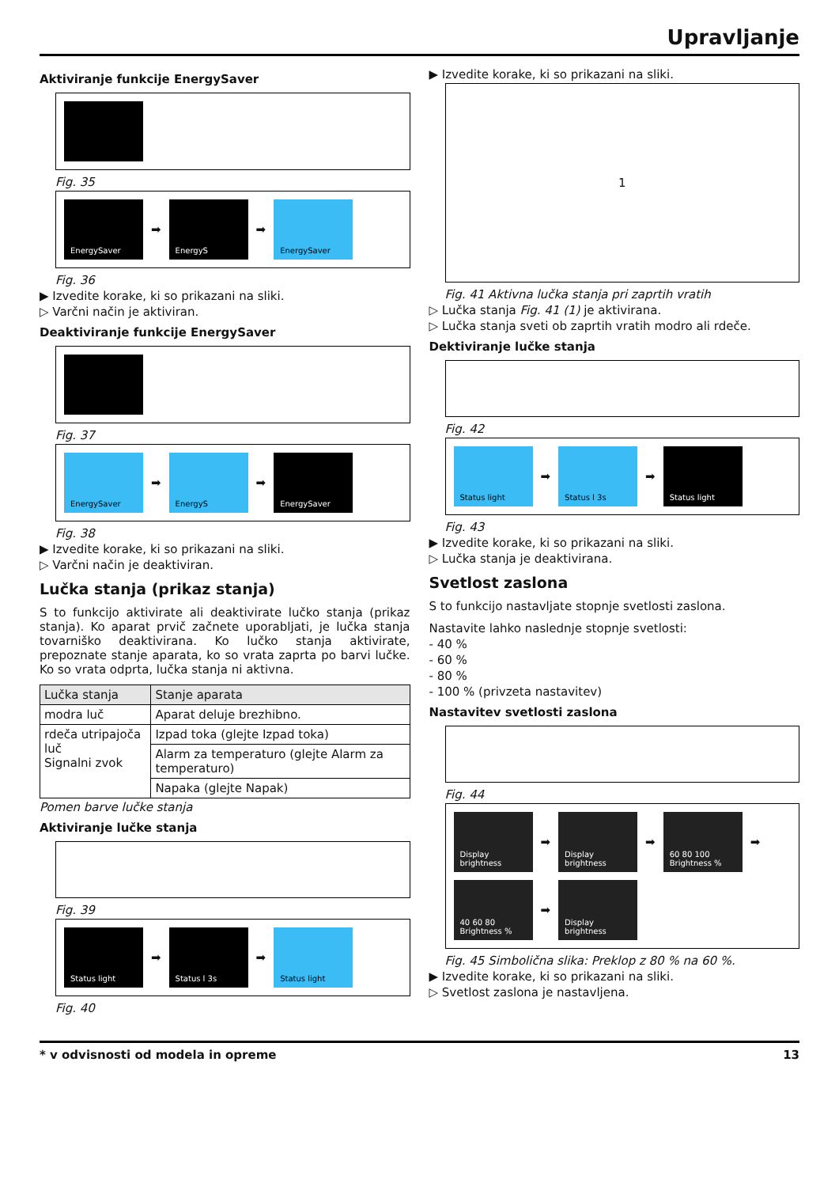Upravljanje
Aktiviranje funkcije EnergySaver
Fig. 35
EnergySaver
➡
EnergyS
➡
EnergySaver
Fig. 36
▶ Izvedite korake, ki so prikazani na sliki.
▷ Varčni način je aktiviran.
Deaktiviranje funkcije EnergySaver
Fig. 37
EnergySaver
➡
EnergyS
➡
EnergySaver
Fig. 38
▶ Izvedite korake, ki so prikazani na sliki.
▷ Varčni način je deaktiviran.
Lučka stanja (prikaz stanja)
S to funkcijo aktivirate ali deaktivirate lučko stanja (prikaz stanja). Ko aparat prvič začnete uporabljati, je lučka stanja tovarniško deaktivirana. Ko lučko stanja aktivirate, prepoznate stanje aparata, ko so vrata zaprta po barvi lučke. Ko so vrata odprta, lučka stanja ni aktivna.
| Lučka stanja | Stanje aparata |
| --- | --- |
| modra luč | Aparat deluje brezhibno. |
| rdeča utripajoča luč Signalni zvok | Izpad toka (glejte Izpad toka) |
| | Alarm za temperaturo (glejte Alarm za temperaturo) |
| | Napaka (glejte Napak) |
Pomen barve lučke stanja
Aktiviranje lučke stanja
Fig. 39
Status light
➡
Status l 3s
➡
Status light
Fig. 40
▶ Izvedite korake, ki so prikazani na sliki.
1
Fig. 41 Aktivna lučka stanja pri zaprtih vratih
▷ Lučka stanja Fig. 41 (1) je aktivirana.
▷ Lučka stanja sveti ob zaprtih vratih modro ali rdeče.
Dektiviranje lučke stanja
Fig. 42
Status light
➡
Status l 3s
➡
Status light
Fig. 43
▶ Izvedite korake, ki so prikazani na sliki.
▷ Lučka stanja je deaktivirana.
Svetlost zaslona
S to funkcijo nastavljate stopnje svetlosti zaslona.
Nastavite lahko naslednje stopnje svetlosti:
- 40 %
- 60 %
- 80 %
- 100 % (privzeta nastavitev)
Nastavitev svetlosti zaslona
Fig. 44
Display brightness
➡
Display brightness
➡
60 80 100 Brightness %
➡
40 60 80 Brightness %
➡
Display brightness
Fig. 45 Simbolična slika: Preklop z 80 % na 60 %.
▶ Izvedite korake, ki so prikazani na sliki.
▷ Svetlost zaslona je nastavljena.
* v odvisnosti od modela in opreme 13